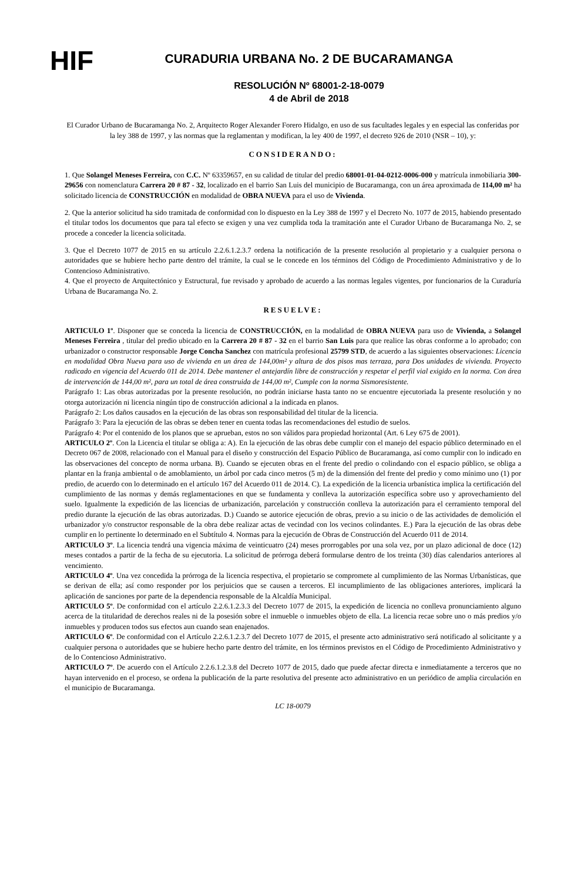HIF
CURADURIA URBANA No. 2 DE BUCARAMANGA
RESOLUCIÓN Nº 68001-2-18-0079
4 de Abril de 2018
El Curador Urbano de Bucaramanga No. 2, Arquitecto Roger Alexander Forero Hidalgo, en uso de sus facultades legales y en especial las conferidas por la ley 388 de 1997, y las normas que la reglamentan y modifican, la ley 400 de 1997, el decreto 926 de 2010 (NSR – 10), y:
CONSIDERANDO:
1. Que Solangel Meneses Ferreira, con C.C. Nº 63359657, en su calidad de titular del predio 68001-01-04-0212-0006-000 y matrícula inmobiliaria 300-29656 con nomenclatura Carrera 20 # 87 - 32, localizado en el barrio San Luis del municipio de Bucaramanga, con un área aproximada de 114,00 m² ha solicitado licencia de CONSTRUCCIÓN en modalidad de OBRA NUEVA para el uso de Vivienda.
2. Que la anterior solicitud ha sido tramitada de conformidad con lo dispuesto en la Ley 388 de 1997 y el Decreto No. 1077 de 2015, habiendo presentado el titular todos los documentos que para tal efecto se exigen y una vez cumplida toda la tramitación ante el Curador Urbano de Bucaramanga No. 2, se procede a conceder la licencia solicitada.
3. Que el Decreto 1077 de 2015 en su artículo 2.2.6.1.2.3.7 ordena la notificación de la presente resolución al propietario y a cualquier persona o autoridades que se hubiere hecho parte dentro del trámite, la cual se le concede en los términos del Código de Procedimiento Administrativo y de lo Contencioso Administrativo.
4. Que el proyecto de Arquitectónico y Estructural, fue revisado y aprobado de acuerdo a las normas legales vigentes, por funcionarios de la Curaduría Urbana de Bucaramanga No. 2.
RESUELVE:
ARTICULO 1º. Disponer que se conceda la licencia de CONSTRUCCIÓN, en la modalidad de OBRA NUEVA para uso de Vivienda, a Solangel Meneses Ferreira , titular del predio ubicado en la Carrera 20 # 87 - 32 en el barrio San Luis para que realice las obras conforme a lo aprobado; con urbanizador o constructor responsable Jorge Concha Sanchez con matrícula profesional 25799 STD, de acuerdo a las siguientes observaciones: Licencia en modalidad Obra Nueva para uso de vivienda en un área de 144,00m² y altura de dos pisos mas terraza, para Dos unidades de vivienda. Proyecto radicado en vigencia del Acuerdo 011 de 2014. Debe mantener el antejardín libre de construcción y respetar el perfil vial exigido en la norma. Con área de intervención de 144,00 m², para un total de área construida de 144,00 m², Cumple con la norma Sismoresistente.
Parágrafo 1: Las obras autorizadas por la presente resolución, no podrán iniciarse hasta tanto no se encuentre ejecutoriada la presente resolución y no otorga autorización ni licencia ningún tipo de construcción adicional a la indicada en planos.
Parágrafo 2: Los daños causados en la ejecución de las obras son responsabilidad del titular de la licencia.
Parágrafo 3: Para la ejecución de las obras se deben tener en cuenta todas las recomendaciones del estudio de suelos.
Parágrafo 4: Por el contenido de los planos que se aprueban, estos no son válidos para propiedad horizontal (Art. 6 Ley 675 de 2001).
ARTICULO 2º. Con la Licencia el titular se obliga a: A). En la ejecución de las obras debe cumplir con el manejo del espacio público determinado en el Decreto 067 de 2008, relacionado con el Manual para el diseño y construcción del Espacio Público de Bucaramanga, así como cumplir con lo indicado en las observaciones del concepto de norma urbana. B). Cuando se ejecuten obras en el frente del predio o colindando con el espacio público, se obliga a plantar en la franja ambiental o de amoblamiento, un árbol por cada cinco metros (5 m) de la dimensión del frente del predio y como mínimo uno (1) por predio, de acuerdo con lo determinado en el artículo 167 del Acuerdo 011 de 2014. C). La expedición de la licencia urbanística implica la certificación del cumplimiento de las normas y demás reglamentaciones en que se fundamenta y conlleva la autorización específica sobre uso y aprovechamiento del suelo. Igualmente la expedición de las licencias de urbanización, parcelación y construcción conlleva la autorización para el cerramiento temporal del predio durante la ejecución de las obras autorizadas. D.) Cuando se autorice ejecución de obras, previo a su inicio o de las actividades de demolición el urbanizador y/o constructor responsable de la obra debe realizar actas de vecindad con los vecinos colindantes. E.) Para la ejecución de las obras debe cumplir en lo pertinente lo determinado en el Subtítulo 4. Normas para la ejecución de Obras de Construcción del Acuerdo 011 de 2014.
ARTICULO 3º. La licencia tendrá una vigencia máxima de veinticuatro (24) meses prorrogables por una sola vez, por un plazo adicional de doce (12) meses contados a partir de la fecha de su ejecutoria. La solicitud de prórroga deberá formularse dentro de los treinta (30) días calendarios anteriores al vencimiento.
ARTICULO 4º. Una vez concedida la prórroga de la licencia respectiva, el propietario se compromete al cumplimiento de las Normas Urbanísticas, que se derivan de ella; así como responder por los perjuicios que se causen a terceros. El incumplimiento de las obligaciones anteriores, implicará la aplicación de sanciones por parte de la dependencia responsable de la Alcaldía Municipal.
ARTICULO 5º. De conformidad con el artículo 2.2.6.1.2.3.3 del Decreto 1077 de 2015, la expedición de licencia no conlleva pronunciamiento alguno acerca de la titularidad de derechos reales ni de la posesión sobre el inmueble o inmuebles objeto de ella. La licencia recae sobre uno o más predios y/o inmuebles y producen todos sus efectos aun cuando sean enajenados.
ARTICULO 6º. De conformidad con el Artículo 2.2.6.1.2.3.7 del Decreto 1077 de 2015, el presente acto administrativo será notificado al solicitante y a cualquier persona o autoridades que se hubiere hecho parte dentro del trámite, en los términos previstos en el Código de Procedimiento Administrativo y de lo Contencioso Administrativo.
ARTICULO 7º. De acuerdo con el Artículo 2.2.6.1.2.3.8 del Decreto 1077 de 2015, dado que puede afectar directa e inmediatamente a terceros que no hayan intervenido en el proceso, se ordena la publicación de la parte resolutiva del presente acto administrativo en un periódico de amplia circulación en el municipio de Bucaramanga.
LC 18-0079